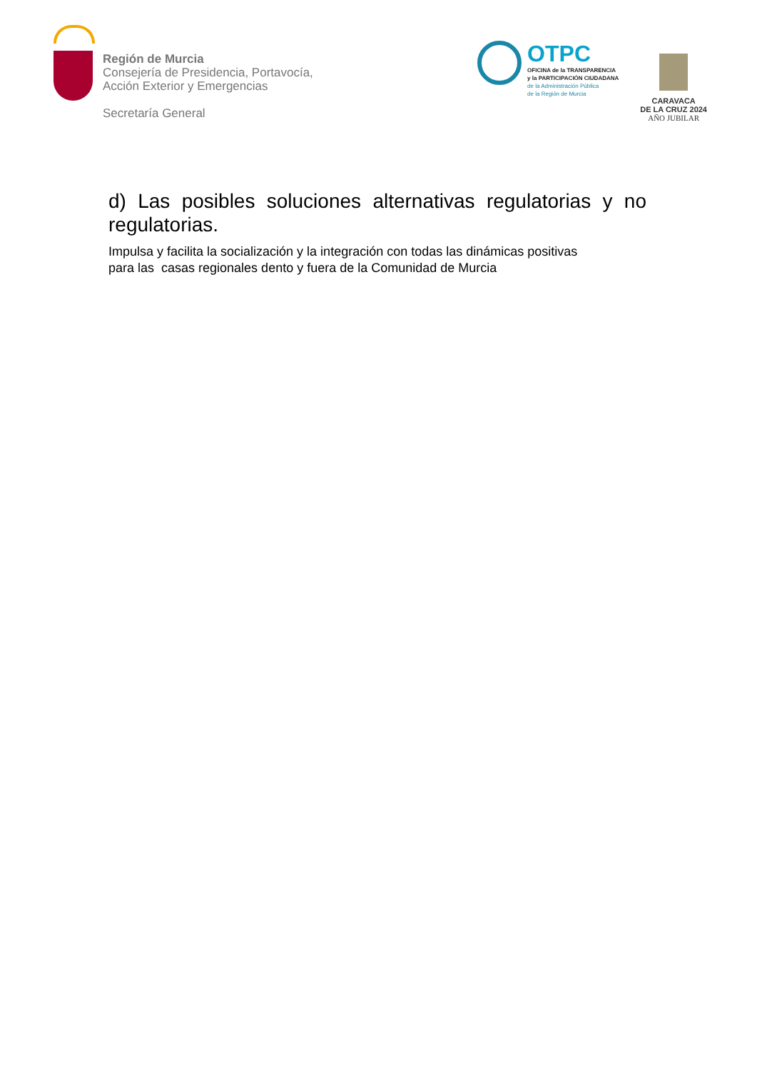Región de Murcia
Consejería de Presidencia, Portavocía,
Acción Exterior y Emergencias
Secretaría General
OTPC
OFICINA de la TRANSPARENCIA
y la PARTICIPACIÓN CIUDADANA
de la Administración Pública
de la Región de Murcia
CARAVACA
DE LA CRUZ 2024
AÑO JUBILAR
d) Las posibles soluciones alternativas regulatorias y no regulatorias.
Impulsa y facilita la socialización y la integración con todas las dinámicas positivas
para las casas regionales dento y fuera de la Comunidad de Murcia